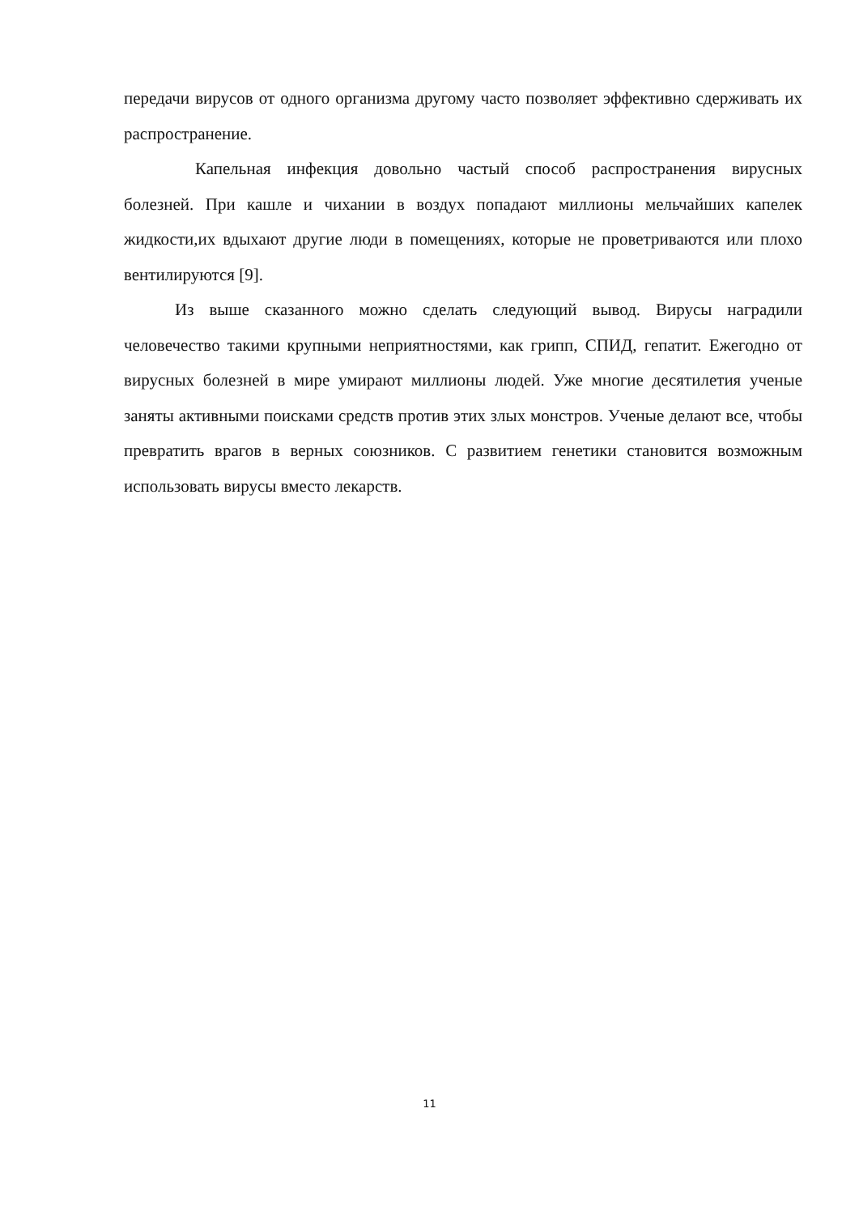передачи вирусов от одного организма другому часто позволяет эффективно сдерживать их распространение.
Капельная инфекция довольно частый способ распространения вирусных болезней. При кашле и чихании в воздух попадают миллионы мельчайших капелек жидкости,их вдыхают другие люди в помещениях, которые не проветриваются или плохо вентилируются [9].
Из выше сказанного можно сделать следующий вывод. Вирусы наградили человечество такими крупными неприятностями, как грипп, СПИД, гепатит. Ежегодно от вирусных болезней в мире умирают миллионы людей. Уже многие десятилетия ученые заняты активными поисками средств против этих злых монстров. Ученые делают все, чтобы превратить врагов в верных союзников. С развитием генетики становится возможным использовать вирусы вместо лекарств.
11